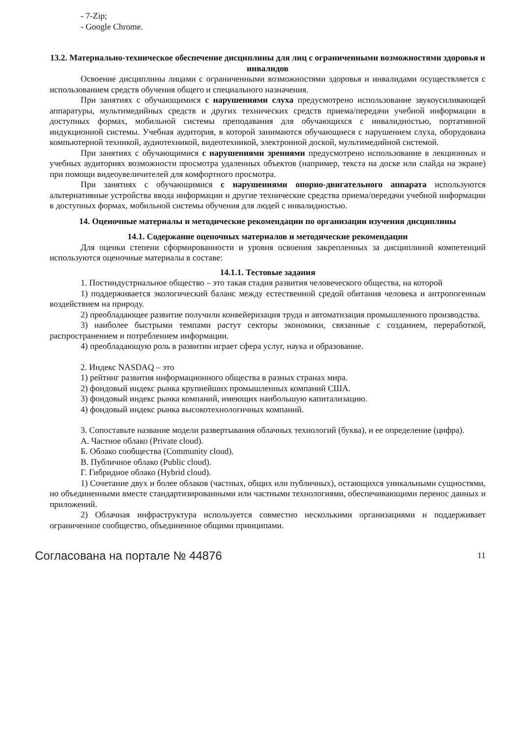- 7-Zip;
- Google Chrome.
13.2. Материально-техническое обеспечение дисциплины для лиц с ограниченными возможностями здоровья и инвалидов
Освоение дисциплины лицами с ограниченными возможностями здоровья и инвалидами осуществляется с использованием средств обучения общего и специального назначения.
При занятиях с обучающимися с нарушениями слуха предусмотрено использование звукоусиливающей аппаратуры, мультимедийных средств и других технических средств приема/передачи учебной информации в доступных формах, мобильной системы преподавания для обучающихся с инвалидностью, портативной индукционной системы. Учебная аудитория, в которой занимаются обучающиеся с нарушением слуха, оборудована компьютерной техникой, аудиотехникой, видеотехникой, электронной доской, мультимедийной системой.
При занятиях с обучающимися с нарушениями зрениями предусмотрено использование в лекционных и учебных аудиториях возможности просмотра удаленных объектов (например, текста на доске или слайда на экране) при помощи видеоувеличителей для комфортного просмотра.
При занятиях с обучающимися с нарушениями опорно-двигательного аппарата используются альтернативные устройства ввода информации и другие технические средства приема/передачи учебной информации в доступных формах, мобильной системы обучения для людей с инвалидностью.
14. Оценочные материалы и методические рекомендации по организации изучения дисциплины
14.1. Содержание оценочных материалов и методические рекомендации
Для оценки степени сформированности и уровня освоения закрепленных за дисциплиной компетенций используются оценочные материалы в составе:
14.1.1. Тестовые задания
1. Постиндустриальное общество – это такая стадия развития человеческого общества, на которой
1) поддерживается экологический баланс между естественной средой обитания человека и антропогенным воздействием на природу.
2) преобладающее развитие получили конвейеризация труда и автоматизация промышленного производства.
3) наиболее быстрыми темпами растут секторы экономики, связанные с созданием, переработкой, распространением и потреблением информации.
4) преобладающую роль в развитии играет сфера услуг, наука и образование.
2. Индекс NASDAQ – это
1) рейтинг развития информационного общества в разных странах мира.
2) фондовый индекс рынка крупнейших промышленных компаний США.
3) фондовый индекс рынка компаний, имеющих наибольшую капитализацию.
4) фондовый индекс рынка высокотехнологичных компаний.
3. Сопоставьте название модели развертывания облачных технологий (буква), и ее определение (цифра).
А. Частное облако (Private cloud).
Б. Облако сообщества (Community cloud).
В. Публичное облако (Public cloud).
Г. Гибридное облако (Hybrid cloud).
1) Сочетание двух и более облаков (частных, общих или публичных), остающихся уникальными сущностями, но объединенными вместе стандартизированными или частными технологиями, обеспечивающими перенос данных и приложений.
2) Облачная инфраструктура используется совместно несколькими организациями и поддерживает ограниченное сообщество, объединенное общими принципами.
Согласована на портале № 44876 11